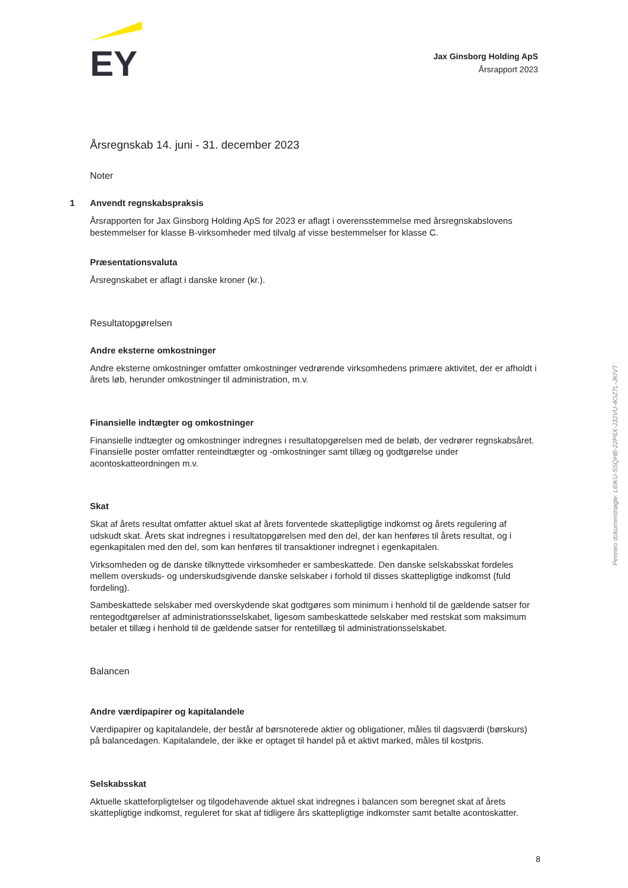EY
Jax Ginsborg Holding ApS
Årsrapport 2023
Årsregnskab 14. juni - 31. december 2023
Noter
1 Anvendt regnskabspraksis
Årsrapporten for Jax Ginsborg Holding ApS for 2023 er aflagt i overensstemmelse med årsregnskabslovens bestemmelser for klasse B-virksomheder med tilvalg af visse bestemmelser for klasse C.
Præsentationsvaluta
Årsregnskabet er aflagt i danske kroner (kr.).
Resultatopgørelsen
Andre eksterne omkostninger
Andre eksterne omkostninger omfatter omkostninger vedrørende virksomhedens primære aktivitet, der er afholdt i årets løb, herunder omkostninger til administration, m.v.
Finansielle indtægter og omkostninger
Finansielle indtægter og omkostninger indregnes i resultatopgørelsen med de beløb, der vedrører regnskabsåret. Finansielle poster omfatter renteindtægter og -omkostninger samt tillæg og godtgørelse under acontoskatteordningen m.v.
Skat
Skat af årets resultat omfatter aktuel skat af årets forventede skattepligtige indkomst og årets regulering af udskudt skat. Årets skat indregnes i resultatopgørelsen med den del, der kan henføres til årets resultat, og i egenkapitalen med den del, som kan henføres til transaktioner indregnet i egenkapitalen.
Virksomheden og de danske tilknyttede virksomheder er sambeskattede. Den danske selskabsskat fordeles mellem overskuds- og underskudsgivende danske selskaber i forhold til disses skattepligtige indkomst (fuld fordeling).
Sambeskattede selskaber med overskydende skat godtgøres som minimum i henhold til de gældende satser for rentegodtgørelser af administrationsselskabet, ligesom sambeskattede selskaber med restskat som maksimum betaler et tillæg i henhold til de gældende satser for rentetillæg til administrationsselskabet.
Balancen
Andre værdipapirer og kapitalandele
Værdipapirer og kapitalandele, der består af børsnoterede aktier og obligationer, måles til dagsværdi (børskurs) på balancedagen. Kapitalandele, der ikke er optaget til handel på et aktivt marked, måles til kostpris.
Selskabsskat
Aktuelle skatteforpligtelser og tilgodehavende aktuel skat indregnes i balancen som beregnet skat af årets skattepligtige indkomst, reguleret for skat af tidligere års skattepligtige indkomster samt betalte acontoskatter.
Penneo dokumentnøgle: L6IKU-5SQHB-22P6X-J32VU-4OZ7L-JKIVT
8